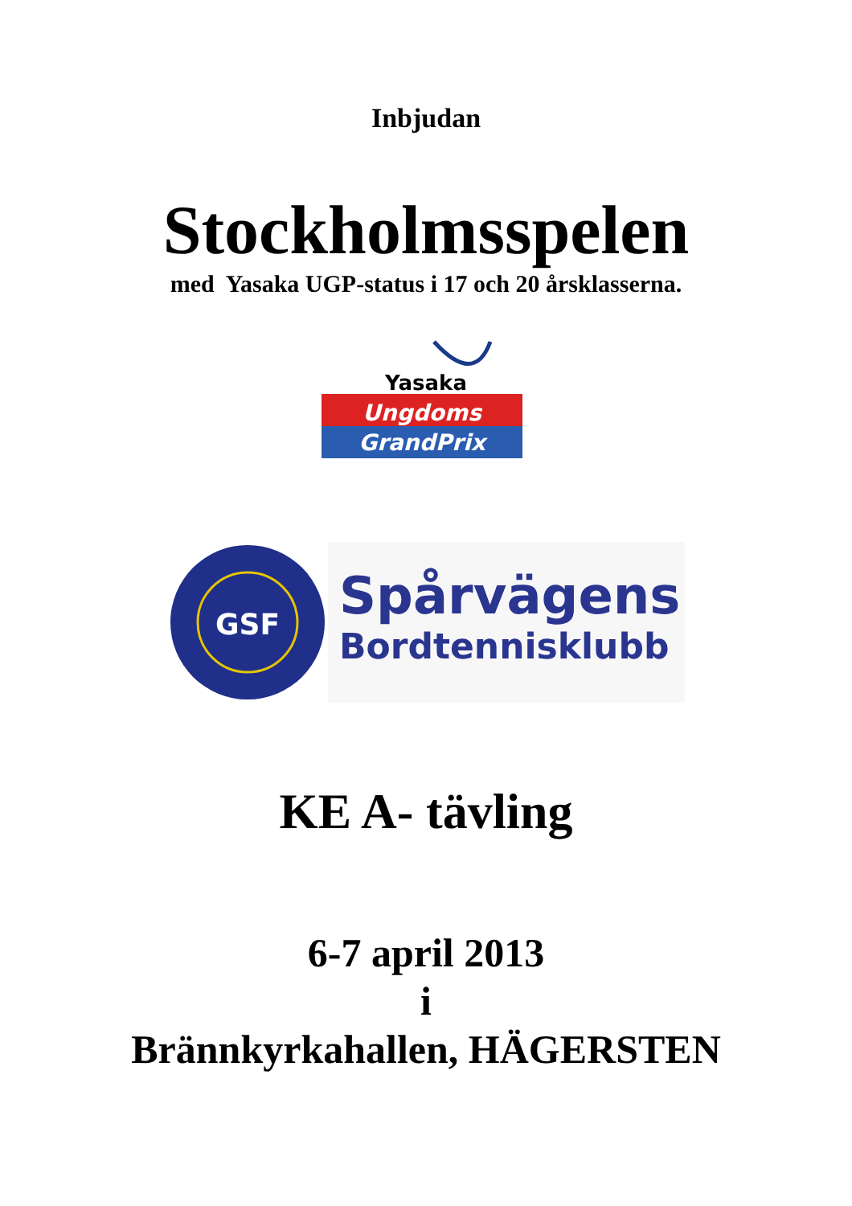Inbjudan
Stockholmsspelen
med Yasaka UGP-status i 17 och 20 årsklasserna.
Yasaka
Ungdoms
GrandPrix
GSF
Spårvägens
Bordtennisklubb
KE A- tävling
6-7 april 2013
i
Brännkyrkahallen, HÄGERSTEN